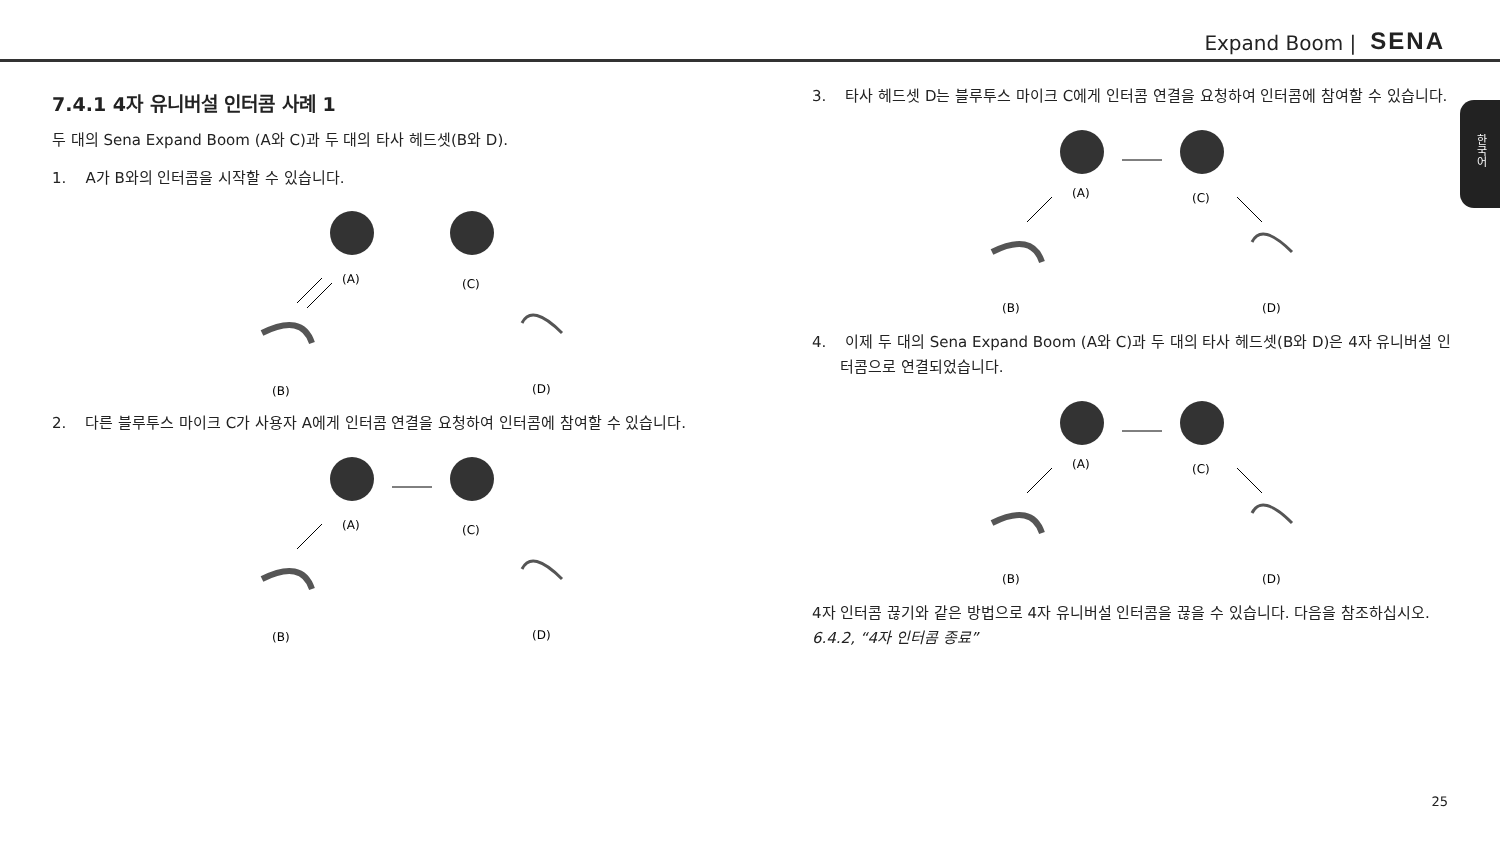Expand Boom | SENA
한국어
7.4.1 4자 유니버설 인터콤 사례 1
두 대의 Sena Expand Boom (A와 C)과 두 대의 타사 헤드셋(B와 D).
1. A가 B와의 인터콤을 시작할 수 있습니다.
(A)
(C)
(B)
(D)
2. 다른 블루투스 마이크 C가 사용자 A에게 인터콤 연결을 요청하여 인터콤에 참여할 수 있습니다.
(A)
(C)
(B)
(D)
3. 타사 헤드셋 D는 블루투스 마이크 C에게 인터콤 연결을 요청하여 인터콤에 참여할 수 있습니다.
(A)
(C)
(B)
(D)
4. 이제 두 대의 Sena Expand Boom (A와 C)과 두 대의 타사 헤드셋(B와 D)은 4자 유니버설 인터콤으로 연결되었습니다.
(A)
(C)
(B)
(D)
4자 인터콤 끊기와 같은 방법으로 4자 유니버설 인터콤을 끊을 수 있습니다. 다음을 참조하십시오. 6.4.2, “4자 인터콤 종료”
25